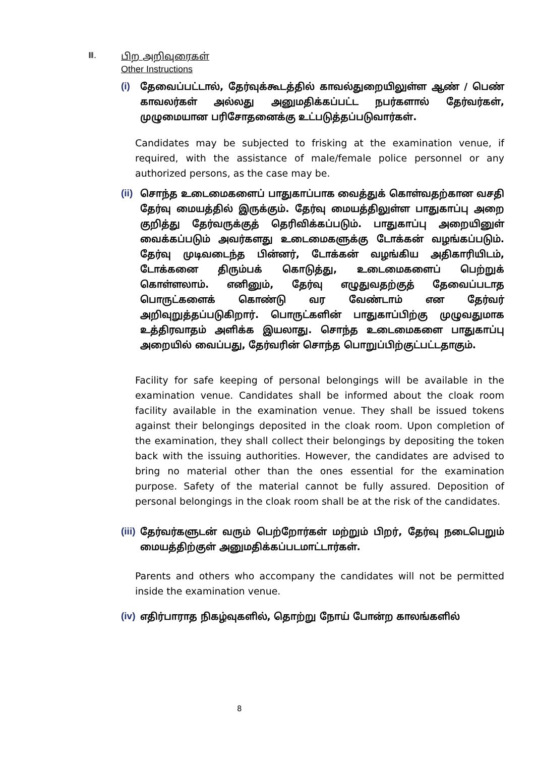Ⅲ.
பிற அறிவுரைகள்
Other Instructions
(i) தேவைப்பட்டால், தேர்வுக்கூடத்தில் காவல்துறையிலுள்ள ஆண் / பெண் காவலர்கள் அல்லது அனுமதிக்கப்பட்ட நபர்களால் தேர்வர்கள், முழுமையான பரிசோதனைக்கு உட்படுத்தப்படுவார்கள்.
Candidates may be subjected to frisking at the examination venue, if required, with the assistance of male/female police personnel or any authorized persons, as the case may be.
(ii) சொந்த உடைமைகளைப் பாதுகாப்பாக வைத்துக் கொள்வதற்கான வசதி தேர்வு மையத்தில் இருக்கும். தேர்வு மையத்திலுள்ள பாதுகாப்பு அறை குறித்து தேர்வருக்குத் தெரிவிக்கப்படும். பாதுகாப்பு அறையினுள் வைக்கப்படும் அவர்களது உடைமைகளுக்கு டோக்கன் வழங்கப்படும். தேர்வு முடிவடைந்த பின்னர், டோக்கன் வழங்கிய அதிகாரியிடம், டோக்கனை திரும்பக் கொடுத்து, உடைமைகளைப் பெற்றுக் கொள்ளலாம். எனினும், தேர்வு எழுதுவதற்குத் தேவைப்படாத பொருட்களைக் கொண்டு வர வேண்டாம் என தேர்வர் அறிவுறுத்தப்படுகிறார். பொருட்களின் பாதுகாப்பிற்கு முழுவதுமாக உத்திரவாதம் அளிக்க இயலாது. சொந்த உடைமைகளை பாதுகாப்பு அறையில் வைப்பது, தேர்வரின் சொந்த பொறுப்பிற்குட்பட்டதாகும்.
Facility for safe keeping of personal belongings will be available in the examination venue. Candidates shall be informed about the cloak room facility available in the examination venue. They shall be issued tokens against their belongings deposited in the cloak room. Upon completion of the examination, they shall collect their belongings by depositing the token back with the issuing authorities. However, the candidates are advised to bring no material other than the ones essential for the examination purpose. Safety of the material cannot be fully assured. Deposition of personal belongings in the cloak room shall be at the risk of the candidates.
(iii) தேர்வர்களுடன் வரும் பெற்றோர்கள் மற்றும் பிறர், தேர்வு நடைபெறும் மையத்திற்குள் அனுமதிக்கப்படமாட்டார்கள்.
Parents and others who accompany the candidates will not be permitted inside the examination venue.
(iv) எதிர்பாராத நிகழ்வுகளில், தொற்று நோய் போன்ற காலங்களில்
8